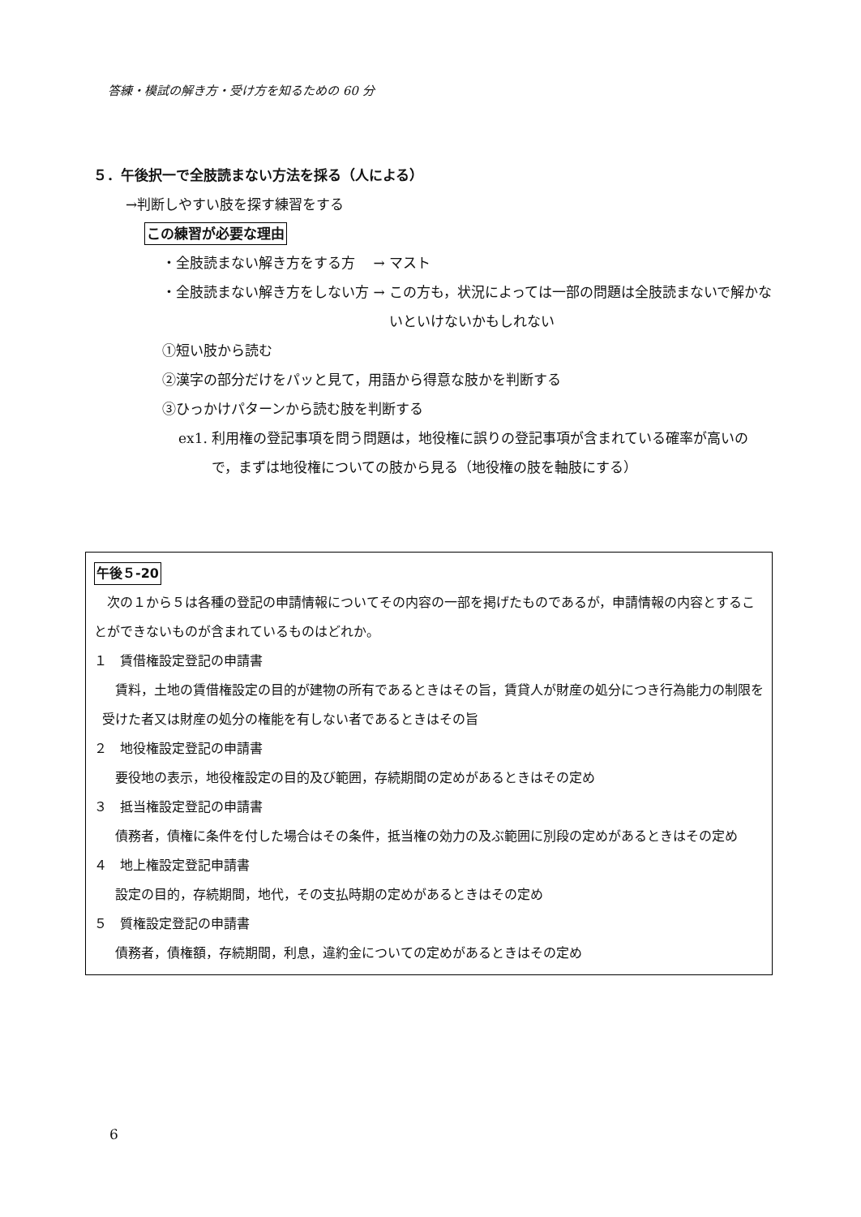答練・模試の解き方・受け方を知るための 60 分
５．午後択一で全肢読まない方法を採る（人による）
→判断しやすい肢を探す練習をする
この練習が必要な理由
・全肢読まない解き方をする方　 → マスト
・全肢読まない解き方をしない方 → この方も，状況によっては一部の問題は全肢読まないで解かないといけないかもしれない
①短い肢から読む
②漢字の部分だけをパッと見て，用語から得意な肢かを判断する
③ひっかけパターンから読む肢を判断する
ex1. 利用権の登記事項を問う問題は，地役権に誤りの登記事項が含まれている確率が高いので，まずは地役権についての肢から見る（地役権の肢を軸肢にする）
午後５-20
　次の１から５は各種の登記の申請情報についてその内容の一部を掲げたものであるが，申請情報の内容とすることができないものが含まれているものはどれか。
１　賃借権設定登記の申請書
　賃料，土地の賃借権設定の目的が建物の所有であるときはその旨，賃貸人が財産の処分につき行為能力の制限を受けた者又は財産の処分の権能を有しない者であるときはその旨
２　地役権設定登記の申請書
　要役地の表示，地役権設定の目的及び範囲，存続期間の定めがあるときはその定め
３　抵当権設定登記の申請書
　債務者，債権に条件を付した場合はその条件，抵当権の効力の及ぶ範囲に別段の定めがあるときはその定め
４　地上権設定登記申請書
　設定の目的，存続期間，地代，その支払時期の定めがあるときはその定め
５　質権設定登記の申請書
　債務者，債権額，存続期間，利息，違約金についての定めがあるときはその定め
6